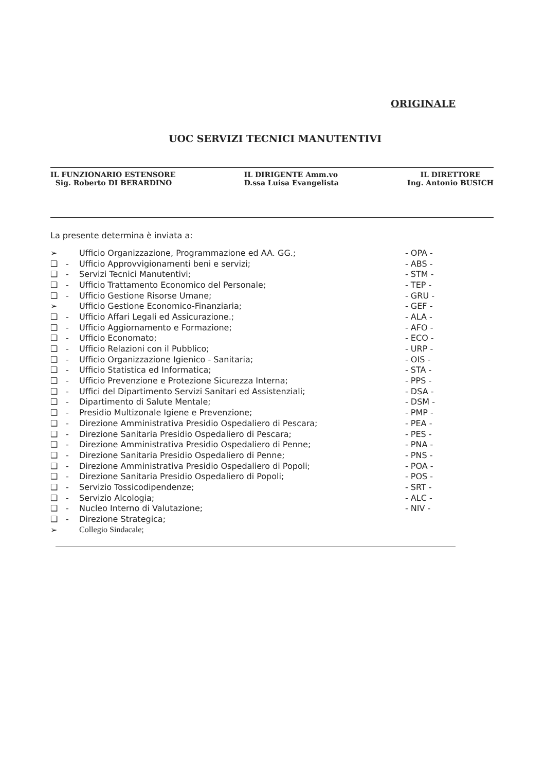ORIGINALE
UOC SERVIZI TECNICI MANUTENTIVI
IL FUNZIONARIO ESTENSORE
Sig. Roberto DI BERARDINO
IL DIRIGENTE Amm.vo
D.ssa Luisa Evangelista
IL DIRETTORE
Ing. Antonio BUSICH
La presente determina è inviata a:
| ➢ | | Ufficio Organizzazione, Programmazione ed AA. GG.; | - OPA - |
| ❑ | - | Ufficio Approvvigionamenti beni e servizi; | - ABS - |
| ❑ | - | Servizi Tecnici Manutentivi; | - STM - |
| ❑ | - | Ufficio Trattamento Economico del Personale; | - TEP - |
| ❑ | - | Ufficio Gestione Risorse Umane; | - GRU - |
| ➢ | | Ufficio Gestione Economico-Finanziaria; | - GEF - |
| ❑ | - | Ufficio Affari Legali ed Assicurazione.; | - ALA - |
| ❑ | - | Ufficio Aggiornamento e Formazione; | - AFO - |
| ❑ | - | Ufficio Economato; | - ECO - |
| ❑ | - | Ufficio Relazioni con il Pubblico; | - URP - |
| ❑ | - | Ufficio Organizzazione Igienico - Sanitaria; | - OIS - |
| ❑ | - | Ufficio Statistica ed Informatica; | - STA - |
| ❑ | - | Ufficio Prevenzione e Protezione Sicurezza Interna; | - PPS - |
| ❑ | - | Uffici del Dipartimento Servizi Sanitari ed Assistenziali; | - DSA - |
| ❑ | - | Dipartimento di Salute Mentale; | - DSM - |
| ❑ | - | Presidio Multizonale Igiene e Prevenzione; | - PMP - |
| ❑ | - | Direzione Amministrativa Presidio Ospedaliero di Pescara; | - PEA - |
| ❑ | - | Direzione Sanitaria Presidio Ospedaliero di Pescara; | - PES - |
| ❑ | - | Direzione Amministrativa Presidio Ospedaliero di Penne; | - PNA - |
| ❑ | - | Direzione Sanitaria Presidio Ospedaliero di Penne; | - PNS - |
| ❑ | - | Direzione Amministrativa Presidio Ospedaliero di Popoli; | - POA - |
| ❑ | - | Direzione Sanitaria Presidio Ospedaliero di Popoli; | - POS - |
| ❑ | - | Servizio Tossicodipendenze; | - SRT - |
| ❑ | - | Servizio Alcologia; | - ALC - |
| ❑ | - | Nucleo Interno di Valutazione; | - NIV - |
| ❑ | - | Direzione Strategica; | |
| ➢ | | Collegio Sindacale; | |